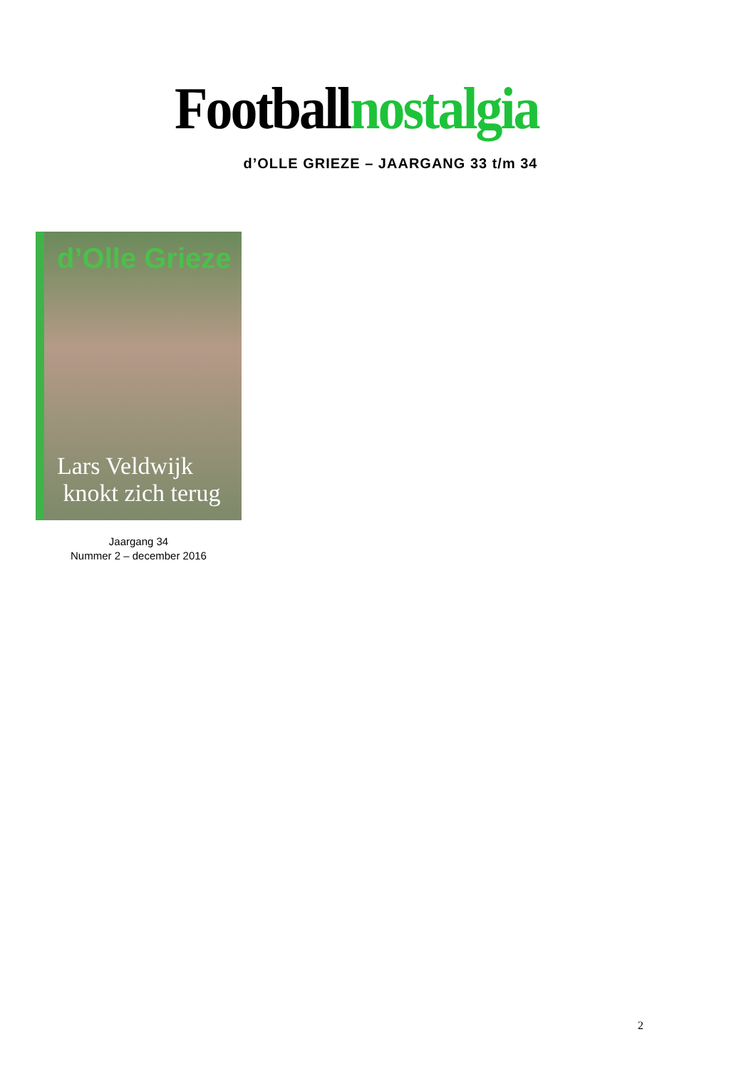Footballnostalgia
d’OLLE GRIEZE – JAARGANG 33 t/m 34
d’Olle Grieze
Lars Veldwijk
knokt zich terug
Jaargang 34
Nummer 2 – december 2016
2